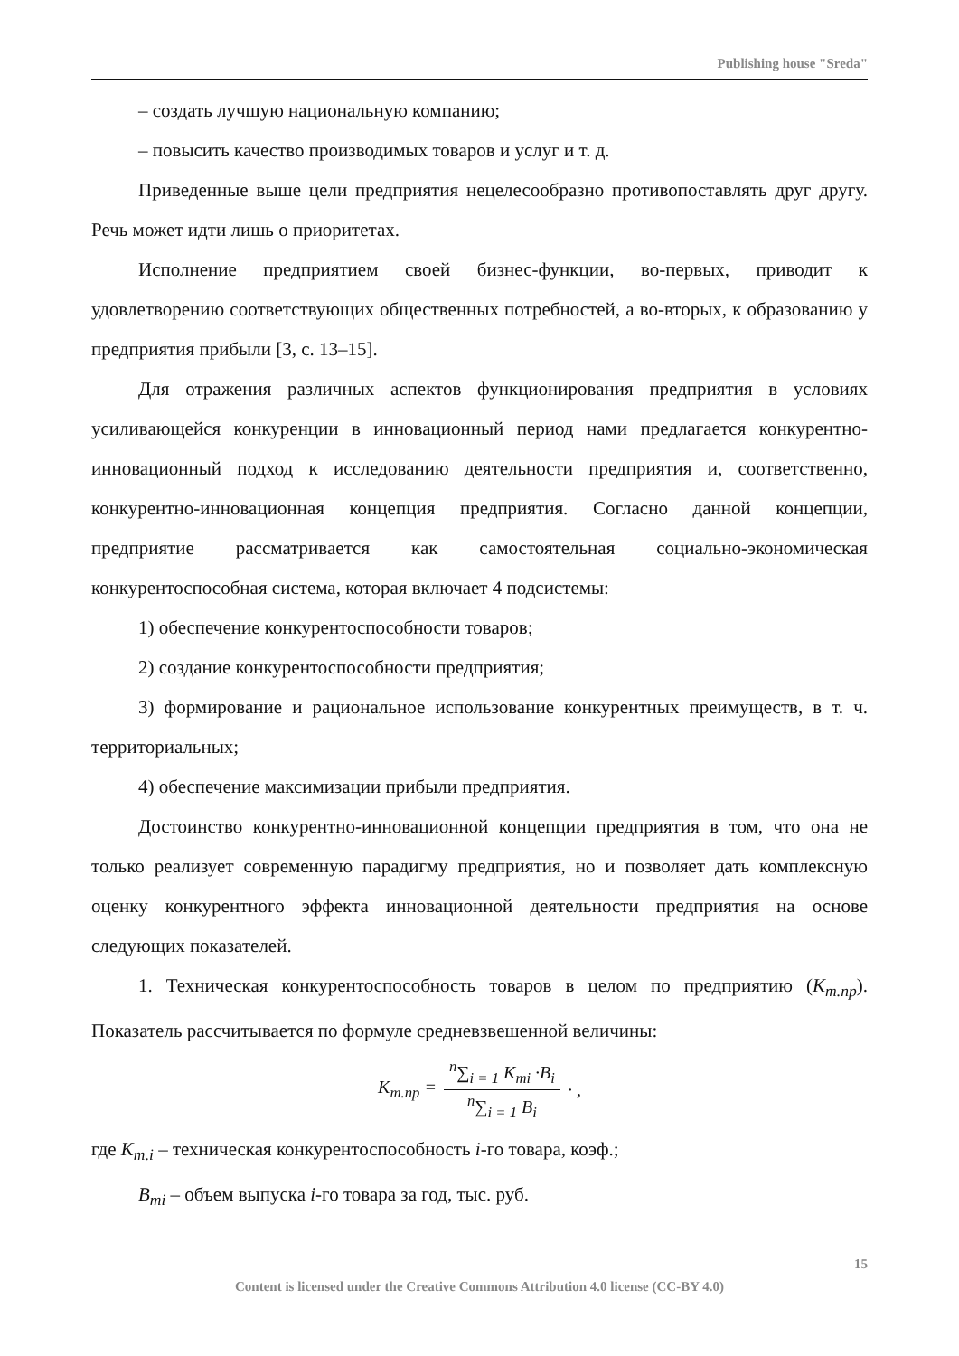Publishing house "Sreda"
– создать лучшую национальную компанию;
– повысить качество производимых товаров и услуг и т. д.
Приведенные выше цели предприятия нецелесообразно противопоставлять друг другу. Речь может идти лишь о приоритетах.
Исполнение предприятием своей бизнес-функции, во-первых, приводит к удовлетворению соответствующих общественных потребностей, а во-вторых, к образованию у предприятия прибыли [3, с. 13–15].
Для отражения различных аспектов функционирования предприятия в условиях усиливающейся конкуренции в инновационный период нами предлагается конкурентно-инновационный подход к исследованию деятельности предприятия и, соответственно, конкурентно-инновационная концепция предприятия. Согласно данной концепции, предприятие рассматривается как самостоятельная социально-экономическая конкурентоспособная система, которая включает 4 подсистемы:
1) обеспечение конкурентоспособности товаров;
2) создание конкурентоспособности предприятия;
3) формирование и рациональное использование конкурентных преимуществ, в т. ч. территориальных;
4) обеспечение максимизации прибыли предприятия.
Достоинство конкурентно-инновационной концепции предприятия в том, что она не только реализует современную парадигму предприятия, но и позволяет дать комплексную оценку конкурентного эффекта инновационной деятельности предприятия на основе следующих показателей.
1. Техническая конкурентоспособность товаров в целом по предприятию (К<sub>т.пр</sub>). Показатель рассчитывается по формуле средневзвешенной величины:
| K<sub>т.пр</sub> = | <sup>n</sup>∑<sub>i = 1</sub> K<sub>mi</sub> · B<sub>i</sub> <sup>n</sup>∑<sub>i = 1</sub> B<sub>i</sub> | · , |
где К<sub>т.i</sub> – техническая конкурентоспособность i-го товара, коэф.;
В<sub>mi</sub> – объем выпуска i-го товара за год, тыс. руб.
15
Content is licensed under the Creative Commons Attribution 4.0 license (CC-BY 4.0)